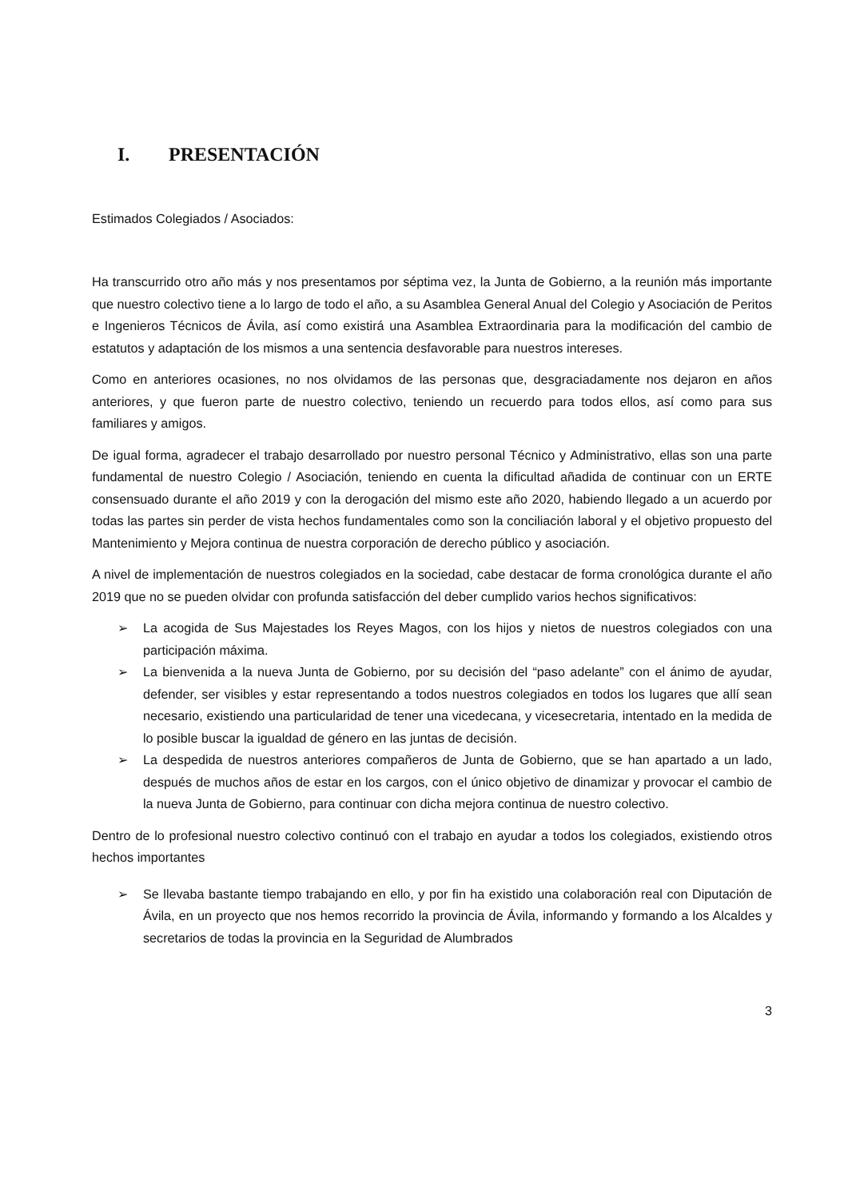I. PRESENTACIÓN
Estimados Colegiados / Asociados:
Ha transcurrido otro año más y nos presentamos por séptima vez, la Junta de Gobierno, a la reunión más importante que nuestro colectivo tiene a lo largo de todo el año, a su Asamblea General Anual del Colegio y Asociación de Peritos e Ingenieros Técnicos de Ávila, así como existirá una Asamblea Extraordinaria para la modificación del cambio de estatutos y adaptación de los mismos a una sentencia desfavorable para nuestros intereses.
Como en anteriores ocasiones, no nos olvidamos de las personas que, desgraciadamente nos dejaron en años anteriores, y que fueron parte de nuestro colectivo, teniendo un recuerdo para todos ellos, así como para sus familiares y amigos.
De igual forma, agradecer el trabajo desarrollado por nuestro personal Técnico y Administrativo, ellas son una parte fundamental de nuestro Colegio / Asociación, teniendo en cuenta la dificultad añadida de continuar con un ERTE consensuado durante el año 2019 y con la derogación del mismo este año 2020, habiendo llegado a un acuerdo por todas las partes sin perder de vista hechos fundamentales como son la conciliación laboral y el objetivo propuesto del Mantenimiento y Mejora continua de nuestra corporación de derecho público y asociación.
A nivel de implementación de nuestros colegiados en la sociedad, cabe destacar de forma cronológica durante el año 2019 que no se pueden olvidar con profunda satisfacción del deber cumplido varios hechos significativos:
➢ La acogida de Sus Majestades los Reyes Magos, con los hijos y nietos de nuestros colegiados con una participación máxima.
➢ La bienvenida a la nueva Junta de Gobierno, por su decisión del “paso adelante” con el ánimo de ayudar, defender, ser visibles y estar representando a todos nuestros colegiados en todos los lugares que allí sean necesario, existiendo una particularidad de tener una vicedecana, y vicesecretaria, intentado en la medida de lo posible buscar la igualdad de género en las juntas de decisión.
➢ La despedida de nuestros anteriores compañeros de Junta de Gobierno, que se han apartado a un lado, después de muchos años de estar en los cargos, con el único objetivo de dinamizar y provocar el cambio de la nueva Junta de Gobierno, para continuar con dicha mejora continua de nuestro colectivo.
Dentro de lo profesional nuestro colectivo continuó con el trabajo en ayudar a todos los colegiados, existiendo otros hechos importantes
➢ Se llevaba bastante tiempo trabajando en ello, y por fin ha existido una colaboración real con Diputación de Ávila, en un proyecto que nos hemos recorrido la provincia de Ávila, informando y formando a los Alcaldes y secretarios de todas la provincia en la Seguridad de Alumbrados
3